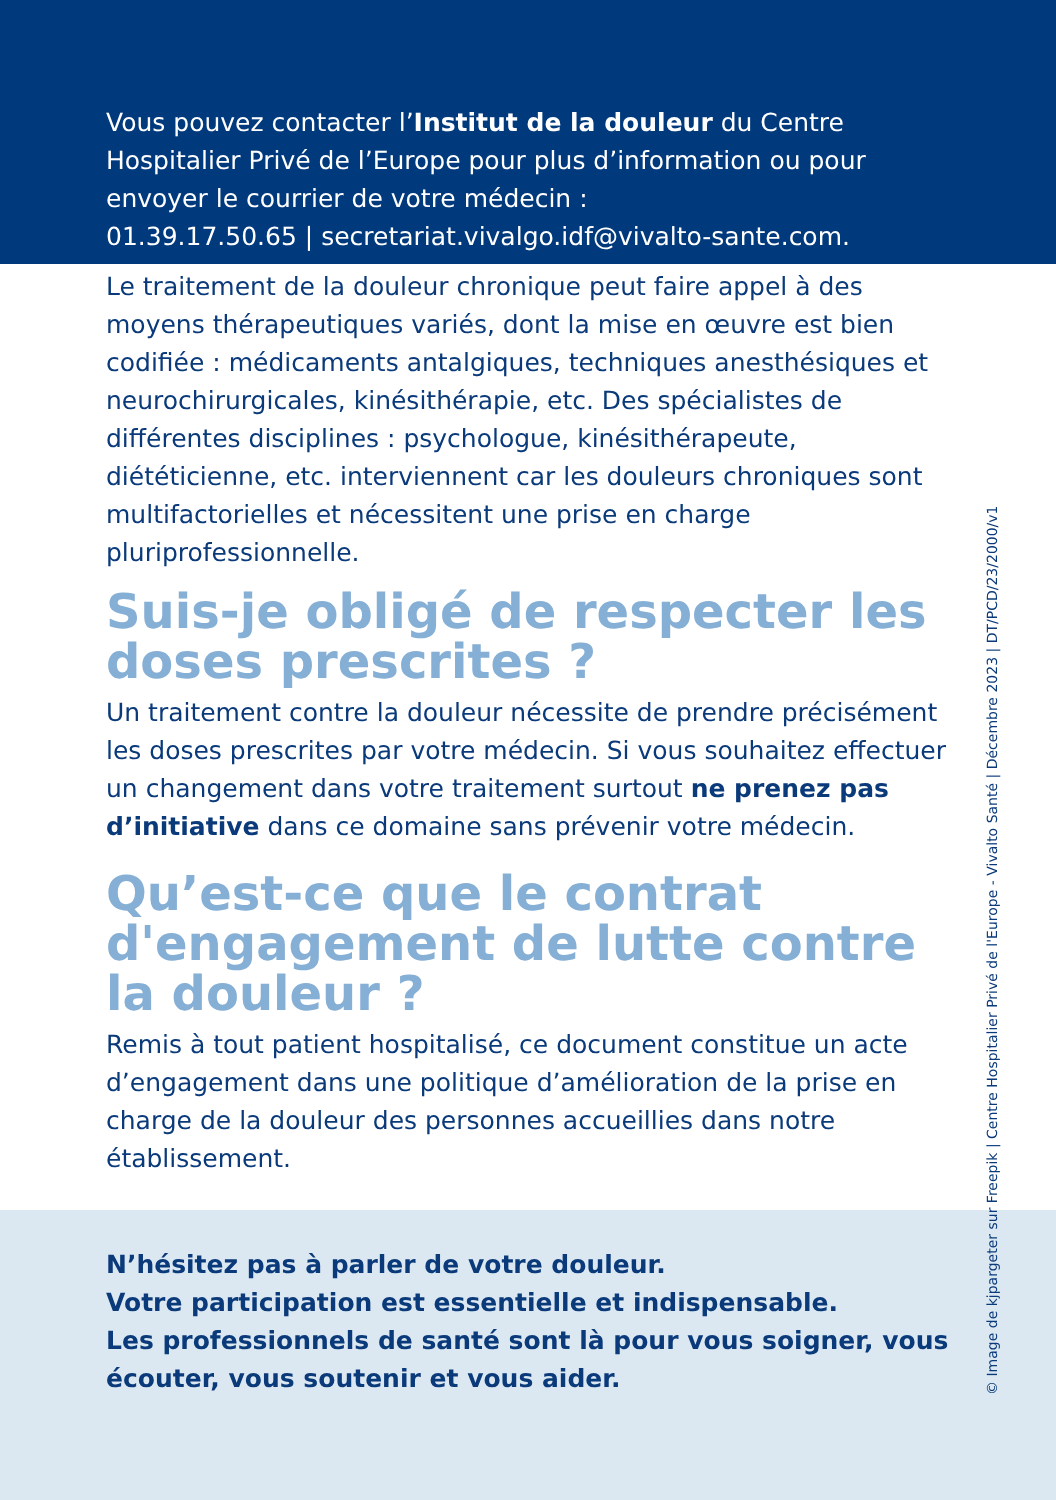Vous pouvez contacter l’Institut de la douleur du Centre Hospitalier Privé de l’Europe pour plus d’information ou pour envoyer le courrier de votre médecin :
01.39.17.50.65 | secretariat.vivalgo.idf@vivalto-sante.com.
Le traitement de la douleur chronique peut faire appel à des moyens thérapeutiques variés, dont la mise en œuvre est bien codifiée : médicaments antalgiques, techniques anesthésiques et neurochirurgicales, kinésithérapie, etc. Des spécialistes de différentes disciplines : psychologue, kinésithérapeute, diététicienne, etc. interviennent car les douleurs chroniques sont multifactorielles et nécessitent une prise en charge pluriprofessionnelle.
Suis-je obligé de respecter les doses prescrites ?
Un traitement contre la douleur nécessite de prendre précisément les doses prescrites par votre médecin. Si vous souhaitez effectuer un changement dans votre traitement surtout ne prenez pas d’initiative dans ce domaine sans prévenir votre médecin.
Qu’est-ce que le contrat d'engagement de lutte contre la douleur ?
Remis à tout patient hospitalisé, ce document constitue un acte d’engagement dans une politique d’amélioration de la prise en charge de la douleur des personnes accueillies dans notre établissement.
N’hésitez pas à parler de votre douleur.
Votre participation est essentielle et indispensable.
Les professionnels de santé sont là pour vous soigner, vous écouter, vous soutenir et vous aider.
© Image de kjpargeter sur Freepik | Centre Hospitalier Privé de l'Europe - Vivalto Santé | Décembre 2023 | DT/PCD/23/2000/v1